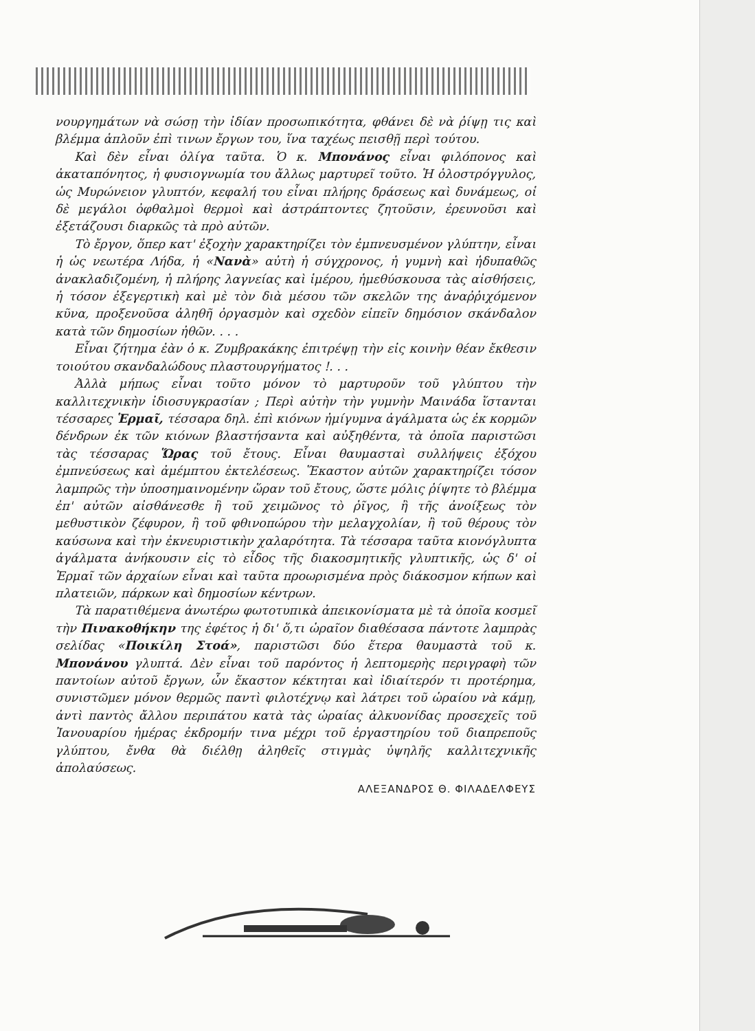νουργημάτων νὰ σώσῃ τὴν ἰδίαν προσωπικότητα, φθάνει δὲ νὰ ῥίψῃ τις καὶ βλέμμα ἁπλοῦν ἐπὶ τινων ἔργων του, ἵνα ταχέως πεισθῇ περὶ τούτου.
Καὶ δὲν εἶναι ὀλίγα ταῦτα. Ὁ κ. Μπονάνος εἶναι φιλόπονος καὶ ἀκαταπόνητος, ἡ φυσιογνωμία του ἄλλως μαρτυρεῖ τοῦτο. Ἡ ὁλοστρόγγυλος, ὡς Μυρώνειον γλυπτόν, κεφαλή του εἶναι πλήρης δράσεως καὶ δυνάμεως, οἱ δὲ μεγάλοι ὀφθαλμοὶ θερμοὶ καὶ ἀστράπτοντες ζητοῦσιν, ἐρευνοῦσι καὶ ἐξετάζουσι διαρκῶς τὰ πρὸ αὐτῶν.
Τὸ ἔργον, ὅπερ κατ' ἐξοχὴν χαρακτηρίζει τὸν ἐμπνευσμένον γλύπτην, εἶναι ἡ ὡς νεωτέρα Λήδα, ἡ «Νανὰ» αὐτὴ ἡ σύγχρονος, ἡ γυμνὴ καὶ ἡδυπαθῶς ἀνακλαδιζομένη, ἡ πλήρης λαγνείας καὶ ἱμέρου, ἡμεθύσκουσα τὰς αἰσθήσεις, ἡ τόσον ἐξεγερτικὴ καὶ μὲ τὸν διὰ μέσου τῶν σκελῶν της ἀναῤῥιχόμενον κῦνα, προξενοῦσα ἀληθῆ ὀργασμὸν καὶ σχεδὸν εἰπεῖν δημόσιον σκάνδαλον κατὰ τῶν δημοσίων ἠθῶν. . . .
Εἶναι ζήτημα ἐὰν ὁ κ. Ζυμβρακάκης ἐπιτρέψῃ τὴν εἰς κοινὴν θέαν ἔκθεσιν τοιούτου σκανδαλώδους πλαστουργήματος !. . .
Ἀλλὰ μήπως εἶναι τοῦτο μόνον τὸ μαρτυροῦν τοῦ γλύπτου τὴν καλλιτεχνικὴν ἰδιοσυγκρασίαν ; Περὶ αὐτὴν τὴν γυμνὴν Μαινάδα ἵστανται τέσσαρες Ἑρμαῖ, τέσσαρα δηλ. ἐπὶ κιόνων ἠμίγυμνα ἀγάλματα ὡς ἐκ κορμῶν δένδρων ἐκ τῶν κιόνων βλαστήσαντα καὶ αὐξηθέντα, τὰ ὁποῖα παριστῶσι τὰς τέσσαρας Ὥρας τοῦ ἔτους. Εἶναι θαυμασταὶ συλλήψεις ἐξόχου ἐμπνεύσεως καὶ ἀμέμπτου ἐκτελέσεως. Ἕκαστον αὐτῶν χαρακτηρίζει τόσον λαμπρῶς τὴν ὑποσημαινομένην ὥραν τοῦ ἔτους, ὥστε μόλις ῥίψητε τὸ βλέμμα ἐπ' αὐτῶν αἰσθάνεσθε ἢ τοῦ χειμῶνος τὸ ῥῖγος, ἢ τῆς ἀνοίξεως τὸν μεθυστικὸν ζέφυρον, ἢ τοῦ φθινοπώρου τὴν μελαγχολίαν, ἢ τοῦ θέρους τὸν καύσωνα καὶ τὴν ἐκνευριστικὴν χαλαρότητα. Τὰ τέσσαρα ταῦτα κιονόγλυπτα ἀγάλματα ἀνήκουσιν εἰς τὸ εἶδος τῆς διακοσμητικῆς γλυπτικῆς, ὡς δ' οἱ Ἑρμαῖ τῶν ἀρχαίων εἶναι καὶ ταῦτα προωρισμένα πρὸς διάκοσμον κήπων καὶ πλατειῶν, πάρκων καὶ δημοσίων κέντρων.
Τὰ παρατιθέμενα ἀνωτέρω φωτοτυπικὰ ἀπεικονίσματα μὲ τὰ ὁποῖα κοσμεῖ τὴν Πινακοθήκην της ἐφέτος ἡ δι' ὅ,τι ὡραῖον διαθέσασα πάντοτε λαμπρὰς σελίδας «Ποικίλη Στοά», παριστῶσι δύο ἕτερα θαυμαστὰ τοῦ κ. Μπονάνου γλυπτά. Δὲν εἶναι τοῦ παρόντος ἡ λεπτομερὴς περιγραφὴ τῶν παντοίων αὐτοῦ ἔργων, ὧν ἕκαστον κέκτηται καὶ ἰδιαίτερόν τι προτέρημα, συνιστῶμεν μόνον θερμῶς παντὶ φιλοτέχνῳ καὶ λάτρει τοῦ ὡραίου νὰ κάμῃ, ἀντὶ παντὸς ἄλλου περιπάτου κατὰ τὰς ὡραίας ἀλκυονίδας προσεχεῖς τοῦ Ἰανουαρίου ἡμέρας ἐκδρομήν τινα μέχρι τοῦ ἐργαστηρίου τοῦ διαπρεποῦς γλύπτου, ἔνθα θὰ διέλθῃ ἀληθεῖς στιγμὰς ὑψηλῆς καλλιτεχνικῆς ἀπολαύσεως.
ΑΛΕΞΑΝΔΡΟΣ Θ. ΦΙΛΑΔΕΛΦΕΥΣ